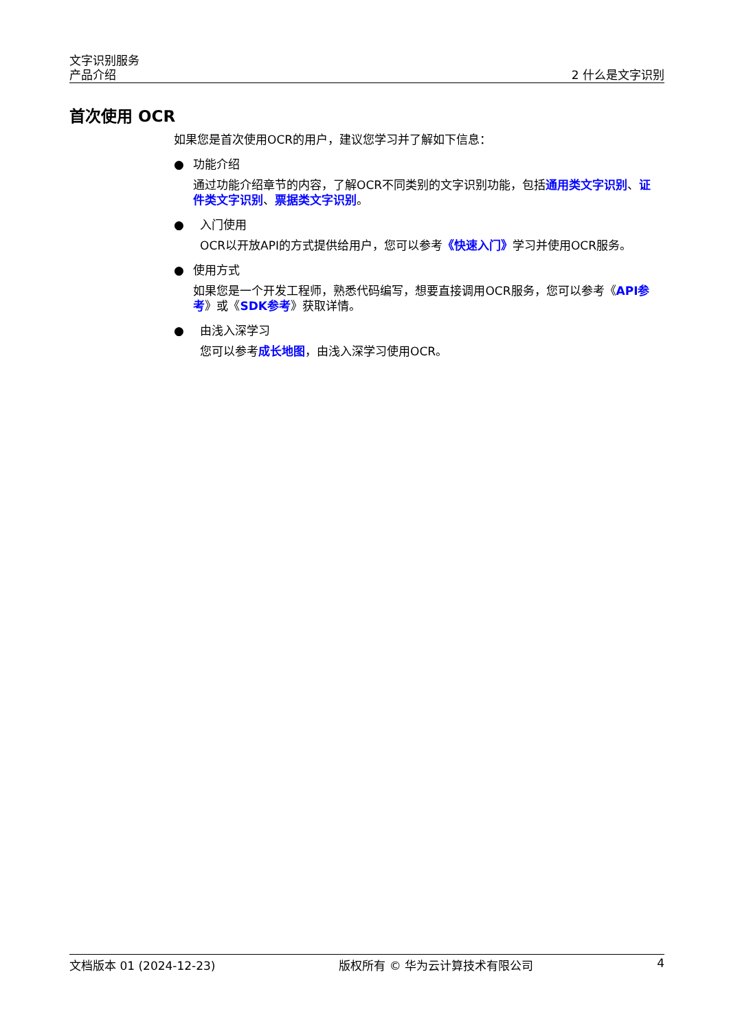文字识别服务
产品介绍
2 什么是文字识别
首次使用 OCR
如果您是首次使用OCR的用户，建议您学习并了解如下信息：
● 功能介绍
通过功能介绍章节的内容，了解OCR不同类别的文字识别功能，包括通用类文字识别、证件类文字识别、票据类文字识别。
● 入门使用
OCR以开放API的方式提供给用户，您可以参考《快速入门》学习并使用OCR服务。
● 使用方式
如果您是一个开发工程师，熟悉代码编写，想要直接调用OCR服务，您可以参考《API参考》或《SDK参考》获取详情。
● 由浅入深学习
您可以参考成长地图，由浅入深学习使用OCR。
文档版本 01 (2024-12-23) 版权所有 © 华为云计算技术有限公司 4